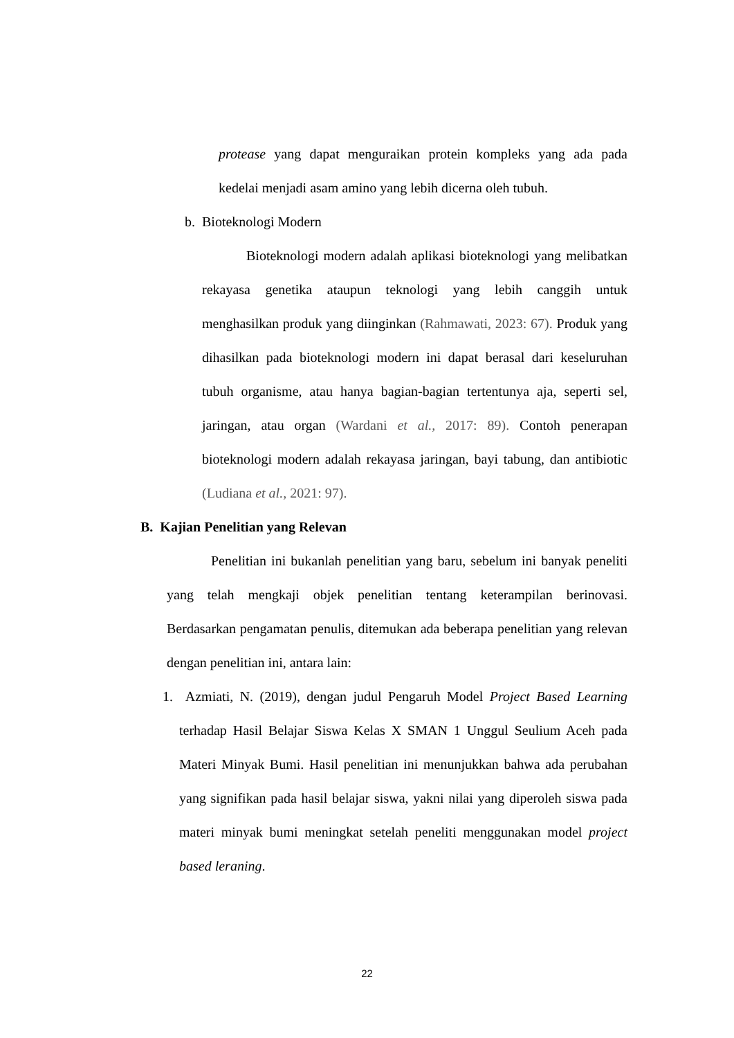protease yang dapat menguraikan protein kompleks yang ada pada kedelai menjadi asam amino yang lebih dicerna oleh tubuh.
b. Bioteknologi Modern
Bioteknologi modern adalah aplikasi bioteknologi yang melibatkan rekayasa genetika ataupun teknologi yang lebih canggih untuk menghasilkan produk yang diinginkan (Rahmawati, 2023: 67). Produk yang dihasilkan pada bioteknologi modern ini dapat berasal dari keseluruhan tubuh organisme, atau hanya bagian-bagian tertentunya aja, seperti sel, jaringan, atau organ (Wardani et al., 2017: 89). Contoh penerapan bioteknologi modern adalah rekayasa jaringan, bayi tabung, dan antibiotic (Ludiana et al., 2021: 97).
B. Kajian Penelitian yang Relevan
Penelitian ini bukanlah penelitian yang baru, sebelum ini banyak peneliti yang telah mengkaji objek penelitian tentang keterampilan berinovasi. Berdasarkan pengamatan penulis, ditemukan ada beberapa penelitian yang relevan dengan penelitian ini, antara lain:
1. Azmiati, N. (2019), dengan judul Pengaruh Model Project Based Learning terhadap Hasil Belajar Siswa Kelas X SMAN 1 Unggul Seulium Aceh pada Materi Minyak Bumi. Hasil penelitian ini menunjukkan bahwa ada perubahan yang signifikan pada hasil belajar siswa, yakni nilai yang diperoleh siswa pada materi minyak bumi meningkat setelah peneliti menggunakan model project based leraning.
22